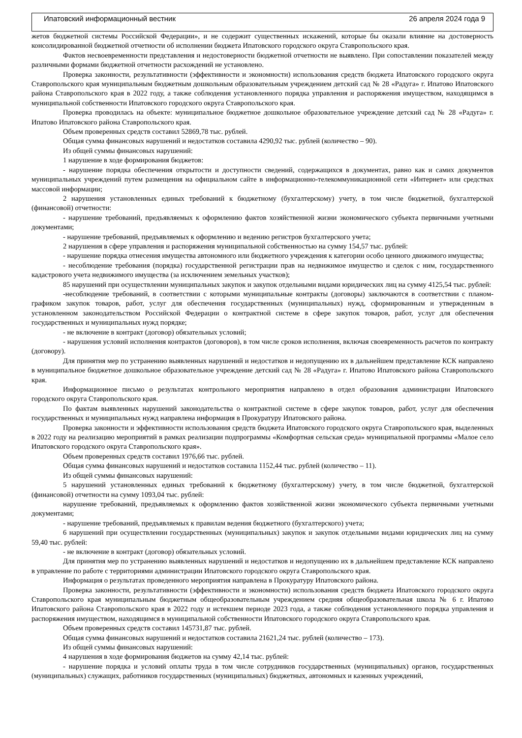Ипатовский информационный вестник 26 апреля 2024 года 9
жетов бюджетной системы Российской Федерации», и не содержит существенных искажений, которые бы оказали влияние на достоверность консолидированной бюджетной отчетности об исполнении бюджета Ипатовского городского округа Ставропольского края.
Фактов несвоевременности представления и недостоверности бюджетной отчетности не выявлено. При сопоставлении показателей между различными формами бюджетной отчетности расхождений не установлено.
Проверка законности, результативности (эффективности и экономности) использования средств бюджета Ипатовского городского округа Ставропольского края муниципальным бюджетным дошкольным образовательным учреждением детский сад № 28 «Радуга» г. Ипатово Ипатовского района Ставропольского края в 2022 году, а также соблюдения установленного порядка управления и распоряжения имуществом, находящимся в муниципальной собственности Ипатовского городского округа Ставропольского края.
Проверка проводилась на объекте: муниципальное бюджетное дошкольное образовательное учреждение детский сад № 28 «Радуга» г. Ипатово Ипатовского района Ставропольского края.
Объем проверенных средств составил 52869,78 тыс. рублей.
Общая сумма финансовых нарушений и недостатков составила 4290,92 тыс. рублей (количество – 90).
Из общей суммы финансовых нарушений:
1 нарушение в ходе формирования бюджетов:
- нарушение порядка обеспечения открытости и доступности сведений, содержащихся в документах, равно как и самих документов муниципальных учреждений путем размещения на официальном сайте в информационно-телекоммуникационной сети «Интернет» или средствах массовой информации;
2 нарушения установленных единых требований к бюджетному (бухгалтерскому) учету, в том числе бюджетной, бухгалтерской (финансовой) отчетности:
- нарушение требований, предъявляемых к оформлению фактов хозяйственной жизни экономического субъекта первичными учетными документами;
- нарушение требований, предъявляемых к оформлению и ведению регистров бухгалтерского учета;
2 нарушения в сфере управления и распоряжения муниципальной собственностью на сумму 154,57 тыс. рублей:
- нарушение порядка отнесения имущества автономного или бюджетного учреждения к категории особо ценного движимого имущества;
- несоблюдение требования (порядка) государственной регистрации прав на недвижимое имущество и сделок с ним, государственного кадастрового учета недвижимого имущества (за исключением земельных участков);
85 нарушений при осуществлении муниципальных закупок и закупок отдельными видами юридических лиц на сумму 4125,54 тыс. рублей:
-несоблюдение требований, в соответствии с которыми муниципальные контракты (договоры) заключаются в соответствии с планом-графиком закупок товаров, работ, услуг для обеспечения государственных (муниципальных) нужд, сформированным и утвержденным в установленном законодательством Российской Федерации о контрактной системе в сфере закупок товаров, работ, услуг для обеспечения государственных и муниципальных нужд порядке;
- не включение в контракт (договор) обязательных условий;
- нарушения условий исполнения контрактов (договоров), в том числе сроков исполнения, включая своевременность расчетов по контракту (договору).
Для принятия мер по устранению выявленных нарушений и недостатков и недопущению их в дальнейшем представление КСК направлено в муниципальное бюджетное дошкольное образовательное учреждение детский сад № 28 «Радуга» г. Ипатово Ипатовского района Ставропольского края.
Информационное письмо о результатах контрольного мероприятия направлено в отдел образования администрации Ипатовского городского округа Ставропольского края.
По фактам выявленных нарушений законодательства о контрактной системе в сфере закупок товаров, работ, услуг для обеспечения государственных и муниципальных нужд направлена информация в Прокуратуру Ипатовского района.
Проверка законности и эффективности использования средств бюджета Ипатовского городского округа Ставропольского края, выделенных в 2022 году на реализацию мероприятий в рамках реализации подпрограммы «Комфортная сельская среда» муниципальной программы «Малое село Ипатовского городского округа Ставропольского края».
Объем проверенных средств составил 1976,66 тыс. рублей.
Общая сумма финансовых нарушений и недостатков составила 1152,44 тыс. рублей (количество – 11).
Из общей суммы финансовых нарушений:
5 нарушений установленных единых требований к бюджетному (бухгалтерскому) учету, в том числе бюджетной, бухгалтерской (финансовой) отчетности на сумму 1093,04 тыс. рублей:
нарушение требований, предъявляемых к оформлению фактов хозяйственной жизни экономического субъекта первичными учетными документами;
- нарушение требований, предъявляемых к правилам ведения бюджетного (бухгалтерского) учета;
6 нарушений при осуществлении государственных (муниципальных) закупок и закупок отдельными видами юридических лиц на сумму 59,40 тыс. рублей:
- не включение в контракт (договор) обязательных условий.
Для принятия мер по устранению выявленных нарушений и недостатков и недопущению их в дальнейшем представление КСК направлено в управление по работе с территориями администрации Ипатовского городского округа Ставропольского края.
Информация о результатах проведенного мероприятия направлена в Прокуратуру Ипатовского района.
Проверка законности, результативности (эффективности и экономности) использования средств бюджета Ипатовского городского округа Ставропольского края муниципальным бюджетным общеобразовательным учреждением средняя общеобразовательная школа № 6 г. Ипатово Ипатовского района Ставропольского края в 2022 году и истекшем периоде 2023 года, а также соблюдения установленного порядка управления и распоряжения имуществом, находящимся в муниципальной собственности Ипатовского городского округа Ставропольского края.
Объем проверенных средств составил 145731,87 тыс. рублей.
Общая сумма финансовых нарушений и недостатков составила 21621,24 тыс. рублей (количество – 173).
Из общей суммы финансовых нарушений:
4 нарушения в ходе формирования бюджетов на сумму 42,14 тыс. рублей:
- нарушение порядка и условий оплаты труда в том числе сотрудников государственных (муниципальных) органов, государственных (муниципальных) служащих, работников государственных (муниципальных) бюджетных, автономных и казенных учреждений,